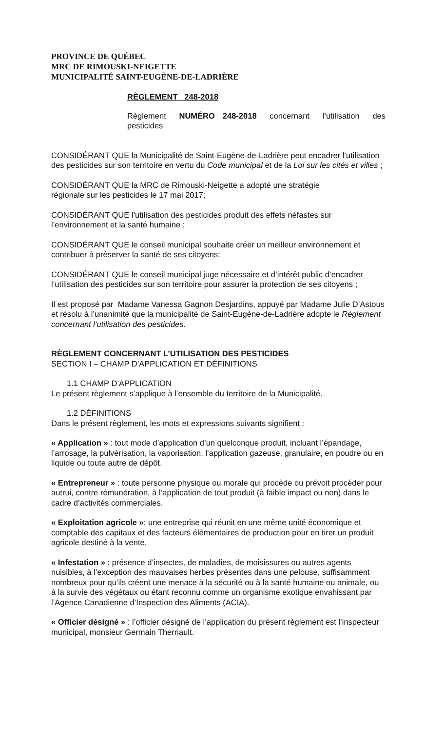PROVINCE DE QUÉBEC
MRC DE RIMOUSKI-NEIGETTE
MUNICIPALITÉ SAINT-EUGÈNE-DE-LADRIÈRE
RÈGLEMENT 248-2018
Règlement NUMÉRO 248-2018 concernant l’utilisation des pesticides
CONSIDÉRANT QUE la Municipalité de Saint-Eugène-de-Ladrière peut encadrer l’utilisation des pesticides sur son territoire en vertu du Code municipal et de la Loi sur les cités et villes ;
CONSIDÉRANT QUE la MRC de Rimouski-Neigette a adopté une stratégie
régionale sur les pesticides le 17 mai 2017;
CONSIDÉRANT QUE l’utilisation des pesticides produit des effets néfastes sur
l’environnement et la santé humaine ;
CONSIDÉRANT QUE le conseil municipal souhaite créer un meilleur environnement et contribuer à préserver la santé de ses citoyens;
CONSIDÉRANT QUE le conseil municipal juge nécessaire et d’intérêt public d’encadrer l’utilisation des pesticides sur son territoire pour assurer la protection de ses citoyens ;
Il est proposé par Madame Vanessa Gagnon Desjardins, appuyé par Madame Julie D’Astous et résolu à l’unanimité que la municipalité de Saint-Eugène-de-Ladrière adopte le Règlement concernant l’utilisation des pesticides.
RÈGLEMENT CONCERNANT L’UTILISATION DES PESTICIDES
SECTION I – CHAMP D’APPLICATION ET DÉFINITIONS
1.1 CHAMP D’APPLICATION
Le présent règlement s’applique à l’ensemble du territoire de la Municipalité.
1.2 DÉFINITIONS
Dans le présent règlement, les mots et expressions suivants signifient :
« Application » : tout mode d’application d’un quelconque produit, incluant l’épandage, l’arrosage, la pulvérisation, la vaporisation, l’application gazeuse, granulaire, en poudre ou en liquide ou toute autre de dépôt.
« Entrepreneur » : toute personne physique ou morale qui procède ou prévoit procéder pour autrui, contre rémunération, à l’application de tout produit (à faible impact ou non) dans le cadre d’activités commerciales.
« Exploitation agricole »: une entreprise qui réunit en une même unité économique et comptable des capitaux et des facteurs élémentaires de production pour en tirer un produit agricole destiné à la vente.
« Infestation » : présence d’insectes, de maladies, de moisissures ou autres agents nuisibles, à l’exception des mauvaises herbes présentes dans une pelouse, suffisamment nombreux pour qu’ils créent une menace à la sécurité ou à la santé humaine ou animale, ou à la survie des végétaux ou étant reconnu comme un organisme exotique envahissant par l’Agence Canadienne d’Inspection des Aliments (ACIA).
« Officier désigné » : l’officier désigné de l’application du présent règlement est l’inspecteur municipal, monsieur Germain Therriault.